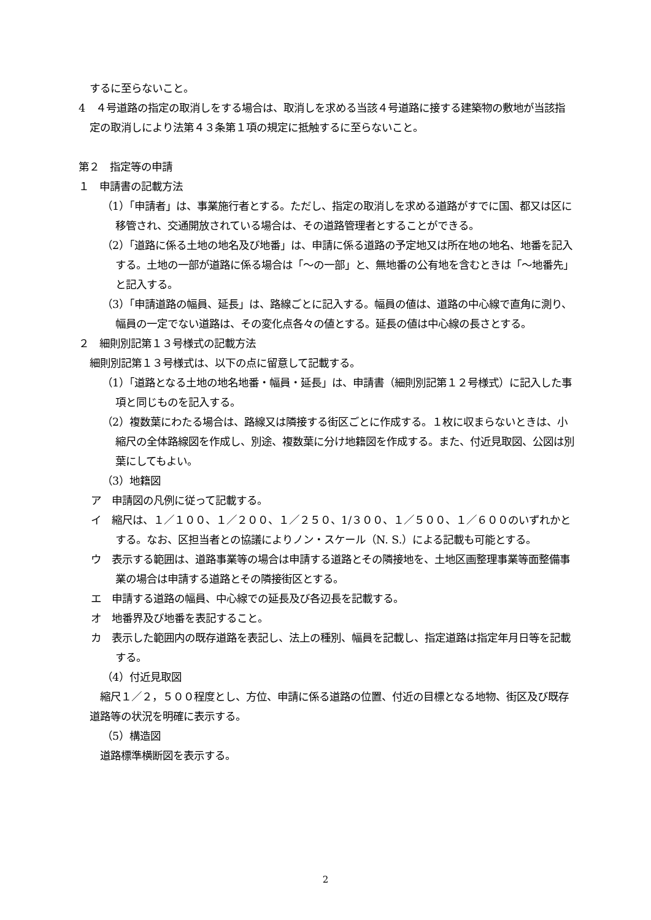するに至らないこと。
4　４号道路の指定の取消しをする場合は、取消しを求める当該４号道路に接する建築物の敷地が当該指定の取消しにより法第４３条第１項の規定に抵触するに至らないこと。
第２　指定等の申請
１　申請書の記載方法
（1）「申請者」は、事業施行者とする。ただし、指定の取消しを求める道路がすでに国、都又は区に移管され、交通開放されている場合は、その道路管理者とすることができる。
（2）「道路に係る土地の地名及び地番」は、申請に係る道路の予定地又は所在地の地名、地番を記入する。土地の一部が道路に係る場合は「～の一部」と、無地番の公有地を含むときは「～地番先」と記入する。
（3）「申請道路の幅員、延長」は、路線ごとに記入する。幅員の値は、道路の中心線で直角に測り、幅員の一定でない道路は、その変化点各々の値とする。延長の値は中心線の長さとする。
２　細則別記第１３号様式の記載方法
細則別記第１３号様式は、以下の点に留意して記載する。
（1）「道路となる土地の地名地番・幅員・延長」は、申請書（細則別記第１２号様式）に記入した事項と同じものを記入する。
（2）複数葉にわたる場合は、路線又は隣接する街区ごとに作成する。１枚に収まらないときは、小縮尺の全体路線図を作成し、別途、複数葉に分け地籍図を作成する。また、付近見取図、公図は別葉にしてもよい。
（3）地籍図
ア　申請図の凡例に従って記載する。
イ　縮尺は、１／１００、１／２００、１／２５０、1/３００、１／５００、１／６００のいずれかとする。なお、区担当者との協議によりノン・スケール（N. S.）による記載も可能とする。
ウ　表示する範囲は、道路事業等の場合は申請する道路とその隣接地を、土地区画整理事業等面整備事業の場合は申請する道路とその隣接街区とする。
エ　申請する道路の幅員、中心線での延長及び各辺長を記載する。
オ　地番界及び地番を表記すること。
カ　表示した範囲内の既存道路を表記し、法上の種別、幅員を記載し、指定道路は指定年月日等を記載する。
（4）付近見取図
　縮尺１／２，５００程度とし、方位、申請に係る道路の位置、付近の目標となる地物、街区及び既存道路等の状況を明確に表示する。
（5）構造図
　道路標準横断図を表示する。
2